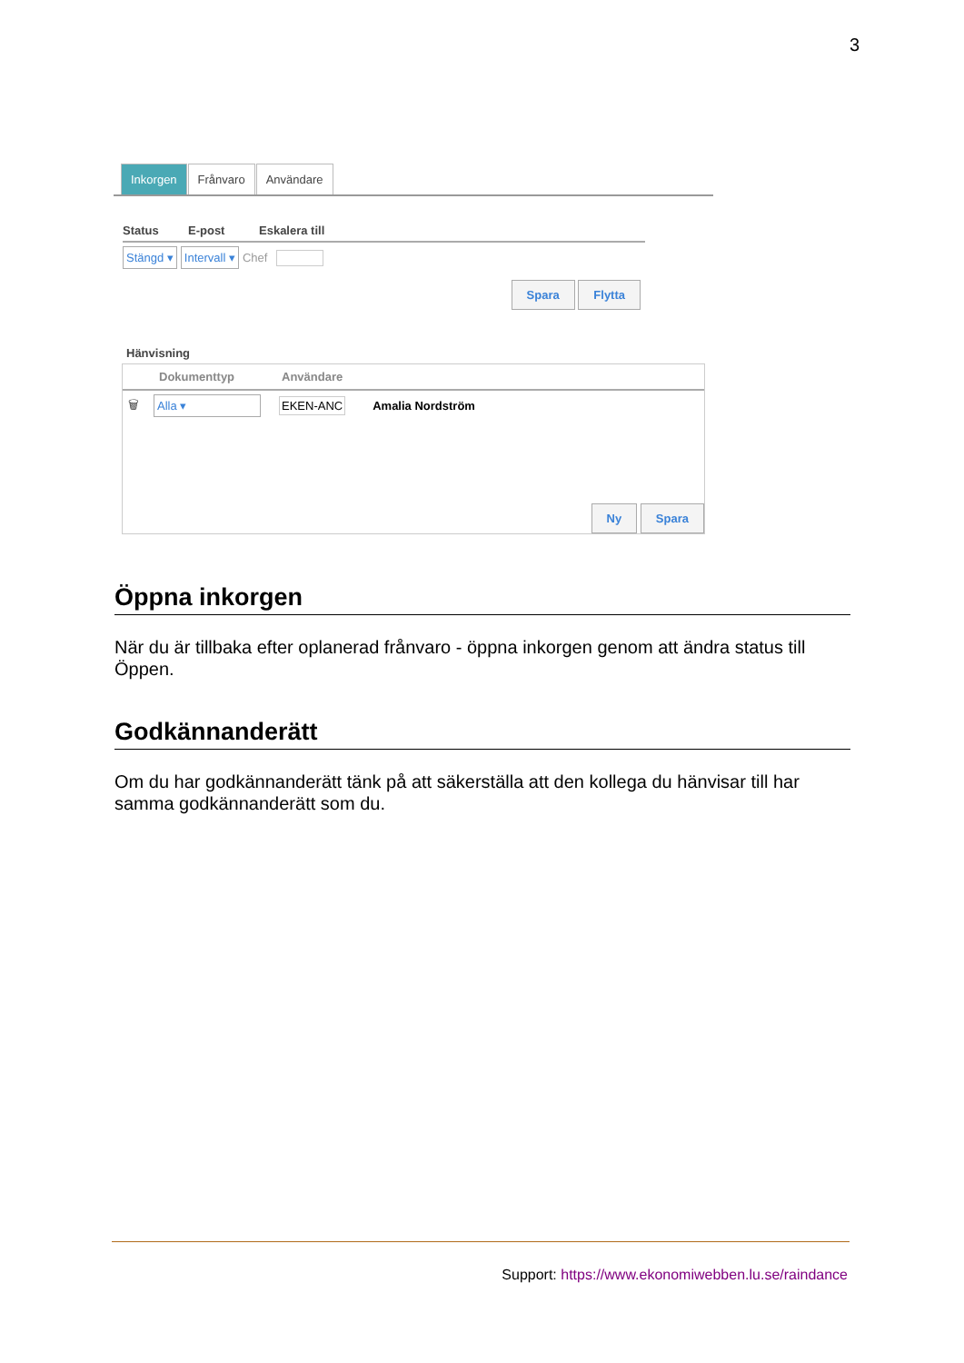3
Inkorgen Frånvaro Användare
Status E-post Eskalera till
Stängd ▾ Intervall ▾ Chef
Spara Flytta
Hänvisning
Dokumenttyp Användare
🗑 Alla ▾ EKEN-ANC Amalia Nordström
Ny Spara
Öppna inkorgen
När du är tillbaka efter oplanerad frånvaro - öppna inkorgen genom att ändra status till Öppen.
Godkännanderätt
Om du har godkännanderätt tänk på att säkerställa att den kollega du hänvisar till har samma godkännanderätt som du.
Support: https://www.ekonomiwebben.lu.se/raindance